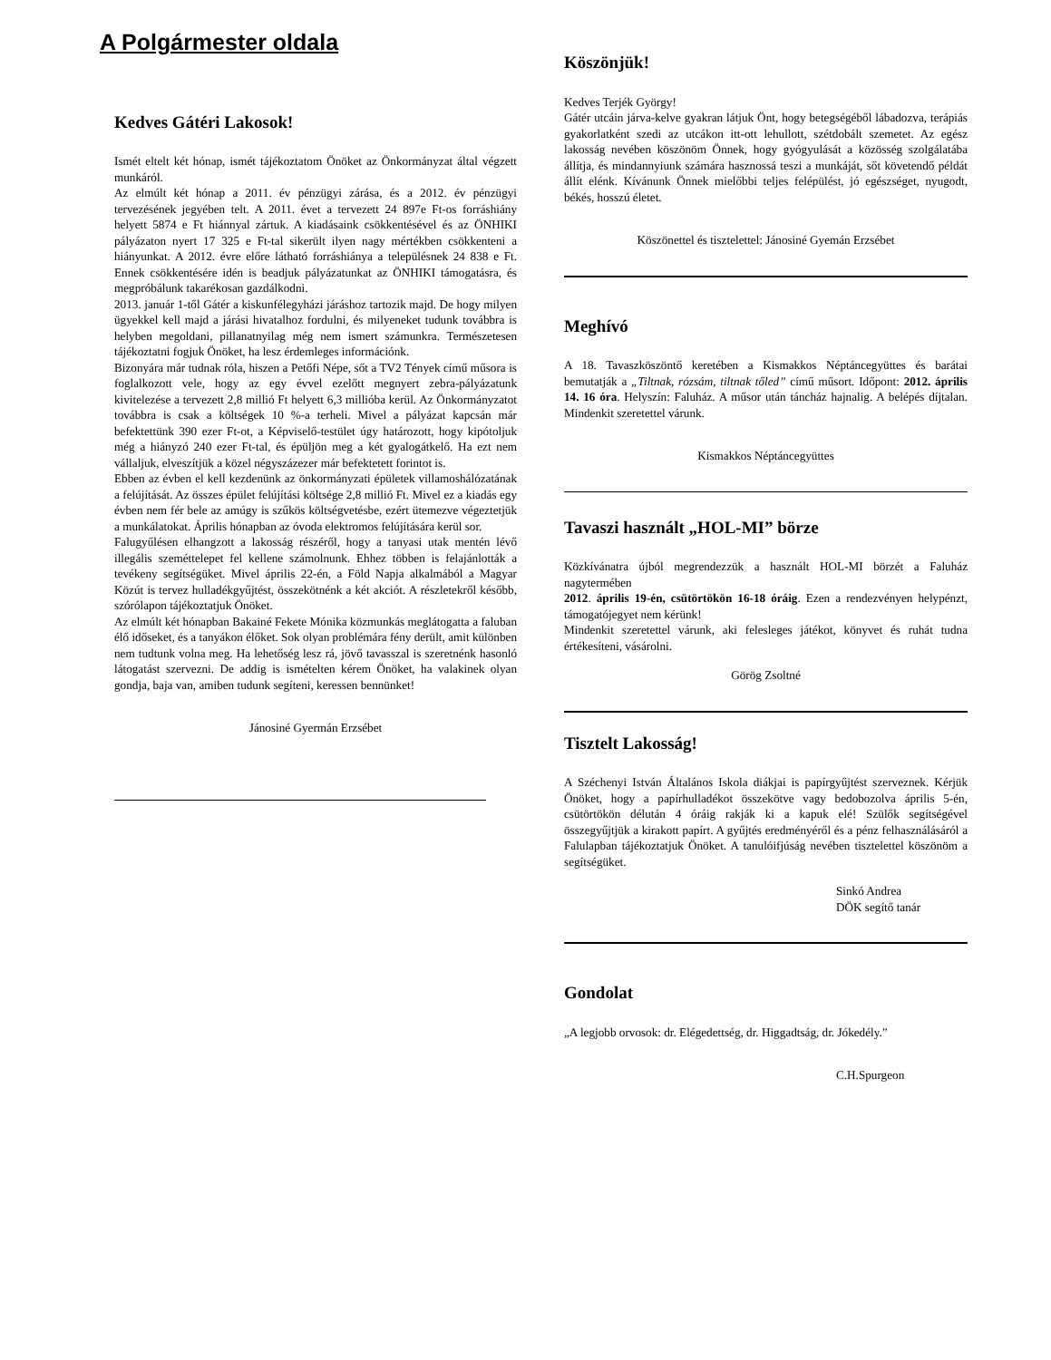A Polgármester oldala
Kedves Gátéri Lakosok!
Ismét eltelt két hónap, ismét tájékoztatom Önöket az Önkormányzat által végzett munkáról.
Az elmúlt két hónap a 2011. év pénzügyi zárása, és a 2012. év pénzügyi tervezésének jegyében telt. A 2011. évet a tervezett 24 897e Ft-os forráshiány helyett 5874 e Ft hiánnyal zártuk. A kiadásaink csökkentésével és az ÖNHIKI pályázaton nyert 17 325 e Ft-tal sikerült ilyen nagy mértékben csökkenteni a hiányunkat. A 2012. évre előre látható forráshiánya a településnek 24 838 e Ft. Ennek csökkentésére idén is beadjuk pályázatunkat az ÖNHIKI támogatásra, és megpróbálunk takarékosan gazdálkodni.
2013. január 1-től Gátér a kiskunfélegyházi járáshoz tartozik majd. De hogy milyen ügyekkel kell majd a járási hivatalhoz fordulni, és milyeneket tudunk továbbra is helyben megoldani, pillanatnyilag még nem ismert számunkra. Természetesen tájékoztatni fogjuk Önöket, ha lesz érdemleges információnk.
Bizonyára már tudnak róla, hiszen a Petőfi Népe, sőt a TV2 Tények című műsora is foglalkozott vele, hogy az egy évvel ezelőtt megnyert zebra-pályázatunk kivitelezése a tervezett 2,8 millió Ft helyett 6,3 millióba kerül. Az Önkormányzatot továbbra is csak a költségek 10 %-a terheli. Mivel a pályázat kapcsán már befektettünk 390 ezer Ft-ot, a Képviselő-testület úgy határozott, hogy kipótoljuk még a hiányzó 240 ezer Ft-tal, és épüljön meg a két gyalogátkelő. Ha ezt nem vállaljuk, elveszítjük a közel négyszázezer már befektetett forintot is.
Ebben az évben el kell kezdenünk az önkormányzati épületek villamoshálózatának a felújítását. Az összes épület felújítási költsége 2,8 millió Ft. Mivel ez a kiadás egy évben nem fér bele az amúgy is szűkös költségvetésbe, ezért ütemezve végeztetjük a munkálatokat. Április hónapban az óvoda elektromos felújítására kerül sor.
Falugyűlésen elhangzott a lakosság részéről, hogy a tanyasi utak mentén lévő illegális szeméttelepet fel kellene számolnunk. Ehhez többen is felajánlották a tevékeny segítségüket. Mivel április 22-én, a Föld Napja alkalmából a Magyar Közút is tervez hulladékgyűjtést, összekötnénk a két akciót. A részletekről később, szórólapon tájékoztatjuk Önöket.
Az elmúlt két hónapban Bakainé Fekete Mónika közmunkás meglátogatta a faluban élő idős­eket, és a tanyákon élőket. Sok olyan problémára fény derült, amit különben nem tudtunk volna meg. Ha lehetőség lesz rá, jövő tavasszal is szeretnénk hasonló látogatást szervezni. De addig is ismételten kérem Önöket, ha valakinek olyan gondja, baja van, amiben tudunk segíteni, keressen bennünket!
Jánosiné Gyermán Erzsébet
Köszönjük!
Kedves Terjék György!
Gátér utcáin járva-kelve gyakran látjuk Önt, hogy betegségéből lábadozva, terápiás gyakorlatként szedi az utcákon itt-ott lehullott, szétdobált szemetet. Az egész lakosság nevében köszönöm Önnek, hogy gyógyulását a közösség szolgálatába állítja, és mindannyiunk számára hasznossá teszi a munkáját, sőt követendő példát állít elénk. Kívánunk Önnek mielőbbi teljes felépülést, jó egészséget, nyugodt, békés, hosszú életet.
Köszönettel és tisztelettel: Jánosiné Gyemán Erzsébet
Meghívó
A 18. Tavaszköszöntő keretében a Kismakkos Néptáncegyüttes és barátai bemutatják a „Tiltnak, rózsám, tiltnak tőled” című műsort. Időpont: 2012. április 14. 16 óra. Helyszín: Faluház. A műsor után táncház hajnalig. A belépés díjtalan. Mindenkit szeretettel várunk.
Kismakkos Néptáncegyüttes
Tavaszi használt „HOL-MI” börze
Közkívánatra újból megrendezzük a használt HOL-MI börzét a Faluház nagytermében
2012. április 19-én, csütörtökön 16-18 óráig. Ezen a rendezvényen helypénzt, támogatójegyet nem kérünk!
Mindenkit szeretettel várunk, aki felesleges játékot, könyvet és ruhát tudna értékesíteni, vásárolni.
Görög Zsoltné
Tisztelt Lakosság!
A Széchenyi István Általános Iskola diákjai is papírgyűjtést szerveznek. Kérjük Önöket, hogy a papírhulladékot összekötve vagy bedobozolva április 5-én, csütörtökön délután 4 óráig rakják ki a kapuk elé! Szülők segítségével összegyűjtjük a kirakott papírt. A gyűjtés eredményéről és a pénz felhasználásáról a Falulapban tájékoztatjuk Önöket. A tanulóifjúság nevében tisztelettel köszönöm a segítségüket.
Sinkó Andrea
DÖK segítő tanár
Gondolat
„A legjobb orvosok: dr. Elégedettség, dr. Higgadtság, dr. Jókedély.”
C.H.Spurgeon